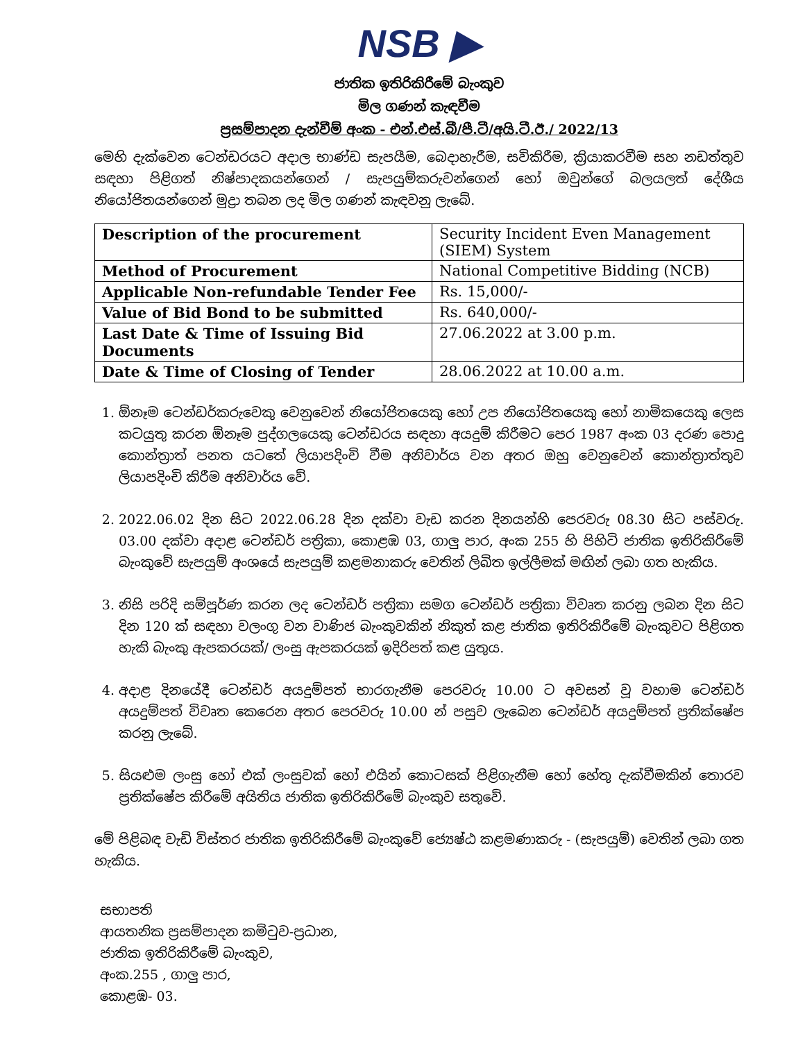NSB ▶
ජාතික ඉතිරිකිරීමේ බැංකුව
මිල ගණන් කැඳවීම
ප්‍රසම්පාදන දැන්වීම් අංක - එන්.එස්.බී/පී.ටී/අයි.ටී.ඊ./ 2022/13
මෙහි දැක්වෙන ටෙන්ඩරයට අදාල භාණ්ඩ සැපයීම, බෙදාහැරීම, සවිකිරීම, ක්‍රියාකරවීම සහ නඩත්තුව සඳහා පිළිගත් නිෂ්පාදකයන්ගෙන් / සැපයුම්කරුවන්ගෙන් හෝ ඔවුන්ගේ බලයලත් දේශීය නියෝජිතයන්ගෙන් මුද්‍රා තබන ලද මිල ගණන් කැඳවනු ලැබේ.
| Description of the procurement | Security Incident Even Management (SIEM) System |
| Method of Procurement | National Competitive Bidding (NCB) |
| Applicable Non-refundable Tender Fee | Rs. 15,000/- |
| Value of Bid Bond to be submitted | Rs. 640,000/- |
| Last Date & Time of Issuing Bid Documents | 27.06.2022 at 3.00 p.m. |
| Date & Time of Closing of Tender | 28.06.2022 at 10.00 a.m. |
1. ඕනෑම ටෙන්ඩර්කරුවෙකු වෙනුවෙන් නියෝජිතයෙකු හෝ උප නියෝජිතයෙකු හෝ නාමිකයෙකු ලෙස කටයුතු කරන ඕනෑම පුද්ගලයෙකු ටෙන්ඩරය සඳහා අයදුම් කිරීමට පෙර 1987 අංක 03 දරණ පොදු කොන්ත්‍රාත් පනත යටතේ ලියාපදිංචි වීම අනිවාර්ය වන අතර ඔහු වෙනුවෙන් කොන්ත්‍රාත්තුව ලියාපදිංචි කිරීම අනිවාර්ය වේ.
2. 2022.06.02 දින සිට 2022.06.28 දින දක්වා වැඩ කරන දිනයන්හි පෙරවරු 08.30 සිට පස්වරු. 03.00 දක්වා අදාළ ටෙන්ඩර් පත්‍රිකා, කොළඹ 03, ගාලු පාර, අංක 255 හි පිහිටි ජාතික ඉතිරිකිරීමේ බැංකුවේ සැපයුම් අංශයේ සැපයුම් කළමනාකරු වෙතින් ලිඛිත ඉල්ලීමක් මඟින් ලබා ගත හැකිය.
3. නිසි පරිදි සම්පූර්ණ කරන ලද ටෙන්ඩර් පත්‍රිකා සමග ටෙන්ඩර් පත්‍රිකා විවෘත කරනු ලබන දින සිට දින 120 ක් සඳහා වලංගු වන වාණිජ බැංකුවකින් නිකුත් කළ ජාතික ඉතිරිකිරීමේ බැංකුවට පිළිගත හැකි බැංකු ඇපකරයක්/ ලංසු ඇපකරයක් ඉදිරිපත් කළ යුතුය.
4. අදාළ දිනයේදී ටෙන්ඩර් අයදුම්පත් භාරගැනීම පෙරවරු 10.00 ට අවසන් වූ වහාම ටෙන්ඩර් අයදුම්පත් විවෘත කෙරෙන අතර පෙරවරු 10.00 න් පසුව ලැබෙන ටෙන්ඩර් අයදුම්පත් ප්‍රතික්ෂේප කරනු ලැබේ.
5. සියළුම ලංසු හෝ එක් ලංසුවක් හෝ එයින් කොටසක් පිළිගැනීම හෝ හේතු දැක්වීමකින් තොරව ප්‍රතික්ෂේප කිරීමේ අයිතිය ජාතික ඉතිරිකිරීමේ බැංකුව සතුවේ.
මේ පිළිබඳ වැඩි විස්තර ජාතික ඉතිරිකිරීමේ බැංකුවේ ජ්‍යෙෂ්ඨ කළමණාකරු - (සැපයුම්) වෙතින් ලබා ගත හැකිය.
සභාපති
ආයතනික ප්‍රසම්පාදන කමිටුව-ප්‍රධාන,
ජාතික ඉතිරිකිරීමේ බැංකුව,
අංක.255 , ගාලු පාර,
කොළඹ- 03.